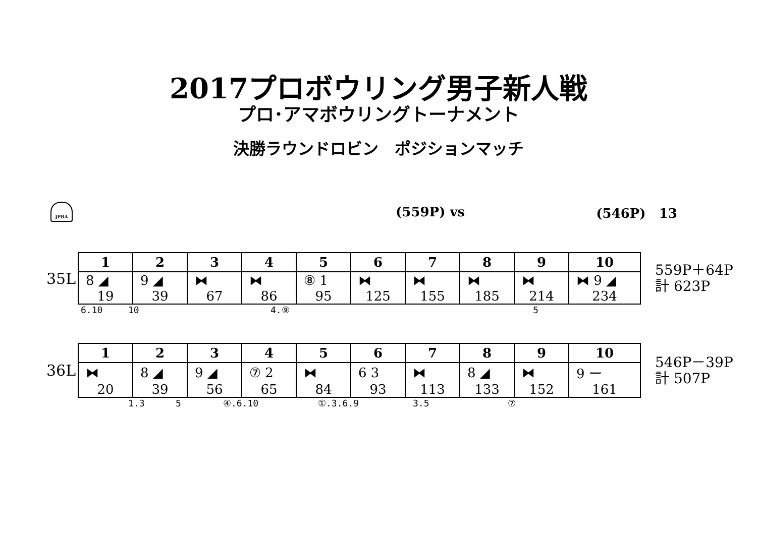2017プロボウリング男子新人戦
プロ･アマボウリングトーナメント
決勝ラウンドロビン　ポジションマッチ
JPBA
(559P) vs (546P)　13
35L
| 1 | 2 | 3 | 4 | 5 | 6 | 7 | 8 | 9 | 10 |
| --- | --- | --- | --- | --- | --- | --- | --- | --- | --- |
| 8 ◢ | 9 ◢ | ⧓ | ⧓ | ⑧ 1 | ⧓ | ⧓ | ⧓ | ⧓ | ⧓ 9 ◢ |
| 19 | 39 | 67 | 86 | 95 | 125 | 155 | 185 | 214 | 234 |
559P＋64P
計 623P
6.10 10 4.⑨ 5
36L
| 1 | 2 | 3 | 4 | 5 | 6 | 7 | 8 | 9 | 10 |
| --- | --- | --- | --- | --- | --- | --- | --- | --- | --- |
| ⧓ | 8 ◢ | 9 ◢ | ⑦ 2 | ⧓ | 6 3 | ⧓ | 8 ◢ | ⧓ | 9 ー |
| 20 | 39 | 56 | 65 | 84 | 93 | 113 | 133 | 152 | 161 |
546P－39P
計 507P
1.3 5 ④.6.10 ①.3.6.9 3.5 ⑦